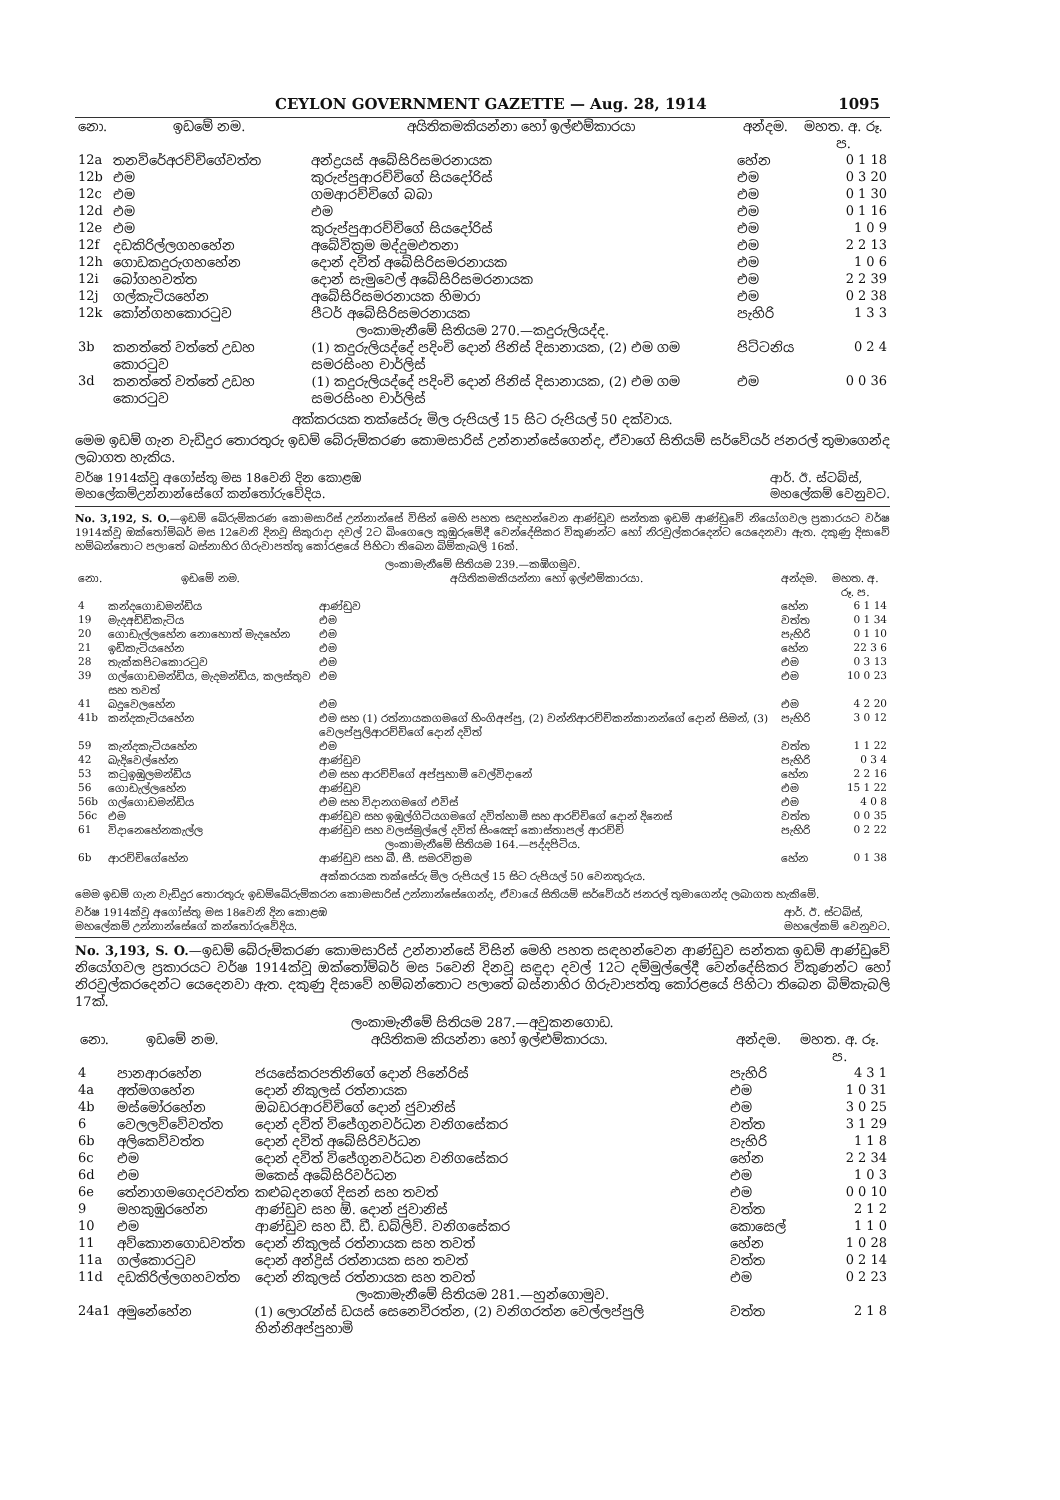CEYLON GOVERNMENT GAZETTE — Aug. 28, 1914 1095
| නො. | ඉඩමේ නම. | අයිතිකමකියන්නා හෝ ඉල්ළුම්කාරයා | අන්දම. | මහත. අ. රූ. ප. |
| --- | --- | --- | --- | --- |
| 12a | තනවිරේඅරච්චිගේවත්ත | අන්ද්‍රයස් අබේසිරිසමරනායක | හේන | 0 1 18 |
| 12b | එම | කුරුප්පුආරච්චිගේ සියදෝරිස් | එම | 0 3 20 |
| 12c | එම | ගමආරච්චිගේ බබා | එම | 0 1 30 |
| 12d | එම | එම | එම | 0 1 16 |
| 12e | එම | කුරුප්පුආරච්චිගේ සියදෝරිස් | එම | 1 0 9 |
| 12f | දඩකිරිල්ලගහහේන | අබේවික්‍රම මද්දුමඑතනා | එම | 2 2 13 |
| 12h | ගොඩකදුරුගහහේන | දොන් දවිත් අබේසිරිසමරනායක | එම | 1 0 6 |
| 12i | බෝගහවත්ත | දොන් සැමුවෙල් අබේසිරිසමරනායක | එම | 2 2 39 |
| 12j | ගල්කැටියහේන | අබේසිරිසමරනායක හිමාරා | එම | 0 2 38 |
| 12k | කෝන්ගහකොරටුව | පීටර් අබේසිරිසමරනායක | පැහිරි | 1 3 3 |
| ලංකාමැනීමේ සිතියම 270.—කදුරුලියද්ද. | | | | |
| 3b | කනත්තේ වත්තේ උඩහ කොරටුව | (1) කදුරුලියද්දේ පදිංචි දොන් ජිනිස් දිසානායක, (2) එම ගම සමරසිංහ චාර්ලිස් | පිට්ටනිය | 0 2 4 |
| 3d | කනත්තේ වත්තේ උඩහ කොරටුව | (1) කදුරුලියද්දේ පදිංචි දොන් ජිනිස් දිසානායක, (2) එම ගම සමරසිංහ චාර්ලිස් | එම | 0 0 36 |
අක්කරයක තක්සේරු මිල රුපියල් 15 සිට රුපියල් 50 දක්වාය.
මෙම ඉඩම් ගැන වැඩිදුර තොරතුරු ඉඩම් බේරුම්කරණ කොමසාරිස් උන්නාන්සේගෙන්ද, ඒවාගේ සිතියම් සර්වේයර් ජනරල් තුමාගෙන්ද ලබාගත හැකිය.
වර්ෂ 1914ක්වූ අගෝස්තු මස 18වෙනි දින කොළඹ
මහලේකම්උන්නාන්සේගේ කන්තෝරුවේදිය. ආර්. ඊ. ස්ටබ්ස්,
මහලේකම් වෙනුවට.
No. 3,192, S. O.—ඉඩම් බේරුම්කරණ කොමසාරිස් උන්නාන්සේ විසින් මෙහි පහත සඳහන්වෙන ආණ්ඩුව සන්තක ඉඩම් ආණ්ඩුවේ නියෝගවල ප්‍රකාරයට වර්ෂ 1914ක්වූ ඔක්තෝම්බර් මස 12වෙනි දිනවූ සිකුරාදා දවල් 2ට බිංගෙලෙ කුඹුරුමේදී වෙන්දේසිකර විකුණන්ට හෝ නිරවුල්කරදෙන්ට යෙදෙනවා ඇත. දකුණු දිසාවේ හම්බන්තොට පලාතේ බස්නාහිර ගිරුවාපත්තු කෝරළයේ පිහිටා තිබෙන බිම්කැබලි 16ක්.
| ලංකාමැනීමේ සිතියම 239.—කඹිගමුව. | | | | |
| නො. | ඉඩමේ නම. | අයිතිකමකියන්නා හෝ ඉල්ළුම්කාරයා. | අන්දම. | මහත. අ. රූ. ප. |
| 4 | කන්දගොඩමන්ඩිය | ආණ්ඩුව | හේන | 6 1 14 |
| 19 | මැදඅඩ්ඩිකැටිය | එම | වත්ත | 0 1 34 |
| 20 | ගොඩැල්ලහේන නොහොත් මැදහේන | එම | පැහිරි | 0 1 10 |
| 21 | ඉඩිකැටියහේන | එම | හේන | 22 3 6 |
| 28 | තැක්කපිටකොරටුව | එම | එම | 0 3 13 |
| 39 | ගල්ගොඩමන්ඩිය, මැදමන්ඩිය, කලස්තුව සහ තවත් | එම | එම | 10 0 23 |
| 41 | බදුවෙලහේන | එම | එම | 4 2 20 |
| 41b | කන්දකැටියහේන | එම සහ (1) රත්නායකගමගේ හිංගිඅප්පු, (2) වන්නිආරච්චිකන්කානන්ගේ දොන් සිමන්, (3) වෙලප්පුලිආරච්චිගේ දොන් දවිත් | පැහිරි | 3 0 12 |
| 59 | කැන්දකැටියහේන | එම | වත්ත | 1 1 22 |
| 42 | බැදිවෙල්හේන | ආණ්ඩුව | පැහිරි | 0 3 4 |
| 53 | කටුඉඹුලමන්ඩිය | එම සහ ආරච්චිගේ අප්පුහාමි වෙල්විදානේ | හේන | 2 2 16 |
| 56 | ගොඩැල්ලහේන | ආණ්ඩුව | එම | 15 1 22 |
| 56b | ගල්ගොඩමන්ඩිය | එම සහ විදානගමගේ එවිස් | එම | 4 0 8 |
| 56c | එම | ආණ්ඩුව සහ ඉඹුල්ගිටියගමගේ දවිත්හාමි සහ ආරච්චිගේ දොන් දිනෙස් | වත්ත | 0 0 35 |
| 61 | විදානෙහේනකැල්ල | ආණ්ඩුව සහ වලස්මුල්ලේ දවිත් සිංඤෝ කොස්තාපල් ආරච්චි | පැහිරි | 0 2 22 |
| ලංකාමැනීමේ සිතියම 164.—පද්දපිටිය. | | | | |
| 6b | ආරච්චිගේහේන | ආණ්ඩුව සහ බී. සී. සමරවික්‍රම | හේන | 0 1 38 |
අක්කරයක තක්සේරු මිල රුපියල් 15 සිට රුපියල් 50 වෙනතුරුය.
මෙම ඉඩම් ගැන වැඩිදුර තොරතුරු ඉඩම්බේරුම්කරන කොමසාරිස් උන්නාන්සේගෙන්ද, ඒවායේ සිතියම් සර්වේයර් ජනරල් තුමාගෙන්ද ලබාගත හැකිමේ.
වර්ෂ 1914ක්වූ අගෝස්තු මස 18වෙනි දින කොළඹ
මහලේකම් උන්නාන්සේගේ කන්තෝරුවේදිය. ආර්. ඊ. ස්ටබ්ස්,
මහලේකම් වෙනුවට.
No. 3,193, S. O.—ඉඩම් බේරුම්කරණ කොමසාරිස් උන්නාන්සේ විසින් මෙහි පහත සඳහන්වෙන ආණ්ඩුව සන්තක ඉඩම් ආණ්ඩුවේ නියෝගවල ප්‍රකාරයට වර්ෂ 1914ක්වූ ඔක්තෝම්බර් මස 5වෙනි දිනවූ සඳුදා දවල් 12ට දම්මුල්ලේදී වෙන්දේසිකර විකුණන්ට හෝ නිරවුල්කරදෙන්ට යෙදෙනවා ඇත. දකුණු දිසාවේ හම්බන්තොට පලාතේ බස්නාහිර ගිරුවාපත්තු කෝරළයේ පිහිටා තිබෙන බිම්කැබලි 17ක්.
| ලංකාමැනීමේ සිතියම 287.—අවුකනගොඩ. | | | | |
| නො. | ඉඩමේ නම. | අයිතිකම කියන්නා හෝ ඉල්ළුම්කාරයා. | අන්දම. | මහත. අ. රූ. ප. |
| 4 | පානආරහේන | ජයසේකරපතිනිගේ දොන් පිනේරිස් | පැහිරි | 4 3 1 |
| 4a | අත්මගහේන | දොන් නිකුලස් රත්නායක | එම | 1 0 31 |
| 4b | මස්මෝරහේන | ඔබඩරආරච්චිගේ දොන් ජුවානිස් | එම | 3 0 25 |
| 6 | වෙලලව්වේවත්ත | දොන් දවිත් විජේගුනවර්ධන වනිගසේකර | වත්ත | 3 1 29 |
| 6b | අලිකෙව්වත්ත | දොන් දවිත් අබේසිරිවර්ධන | පැහිරි | 1 1 8 |
| 6c | එම | දොන් දවිත් විජේගුනවර්ධන වනිගසේකර | හේන | 2 2 34 |
| 6d | එම | මකෙස් අබේසිරිවර්ධන | එම | 1 0 3 |
| 6e | තේනාගමගෙදරවත්ත | කළුබදනගේ දිසන් සහ තවත් | එම | 0 0 10 |
| 9 | මහකුඹුරහේන | ආණ්ඩුව සහ ඕ. දොන් ජුවානිස් | වත්ත | 2 1 2 |
| 10 | එම | ආණ්ඩුව සහ ඩී. ඩී. ඩබ්ලිව්. වනිගසේකර | කොසෙල් | 1 1 0 |
| 11 | අව්කොනගොඩවත්ත | දොන් නිකුලස් රත්නායක සහ තවත් | හේන | 1 0 28 |
| 11a | ගල්කොරටුව | දොන් අන්ද්‍රිස් රත්නායක සහ තවත් | වත්ත | 0 2 14 |
| 11d | දඩකිරිල්ලගහවත්ත | දොන් නිකුලස් රත්නායක සහ තවත් | එම | 0 2 23 |
| ලංකාමැනීමේ සිතියම 281.—හුන්ගොමුව. | | | | |
| 24a1 | අමුනේහේන | (1) ලොරැන්ස් ඩයස් සෙනෙවිරත්න, (2) වනිගරත්න වෙල්ලප්පුලි හින්නිඅප්පුහාමි | වත්ත | 2 1 8 |